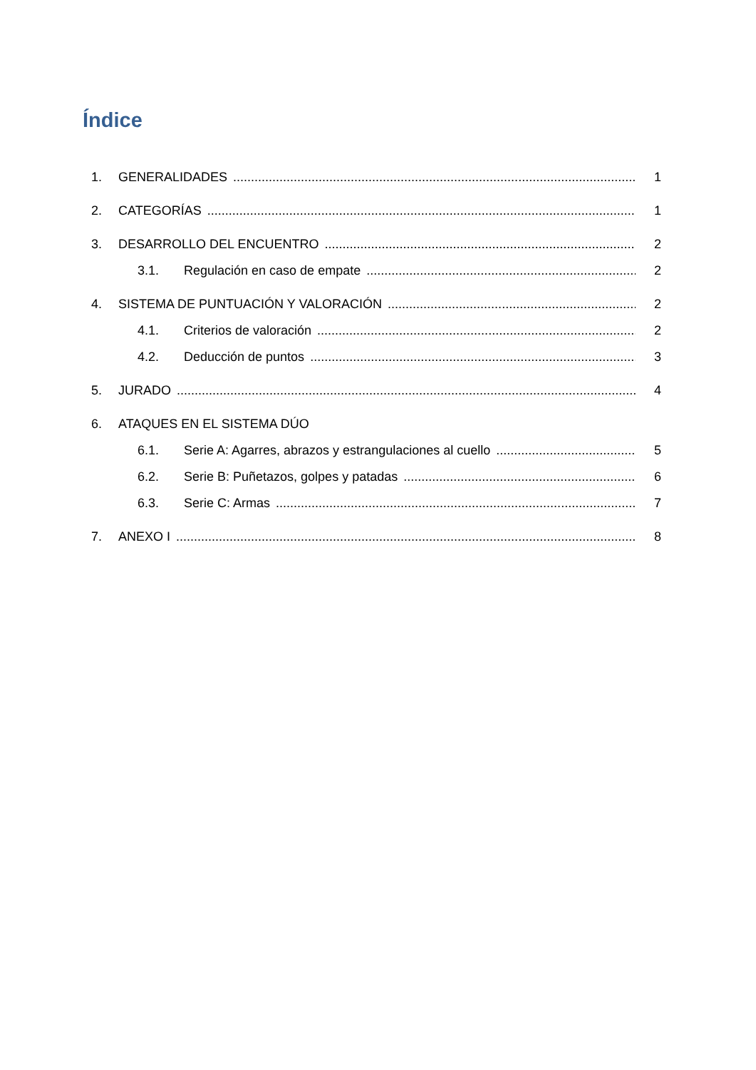Índice
1. GENERALIDADES 1
2. CATEGORÍAS 1
3. DESARROLLO DEL ENCUENTRO 2
3.1. Regulación en caso de empate 2
4. SISTEMA DE PUNTUACIÓN Y VALORACIÓN 2
4.1. Criterios de valoración 2
4.2. Deducción de puntos 3
5. JURADO 4
6. ATAQUES EN EL SISTEMA DÚO
6.1. Serie A: Agarres, abrazos y estrangulaciones al cuello 5
6.2. Serie B: Puñetazos, golpes y patadas 6
6.3. Serie C: Armas 7
7. ANEXO I 8